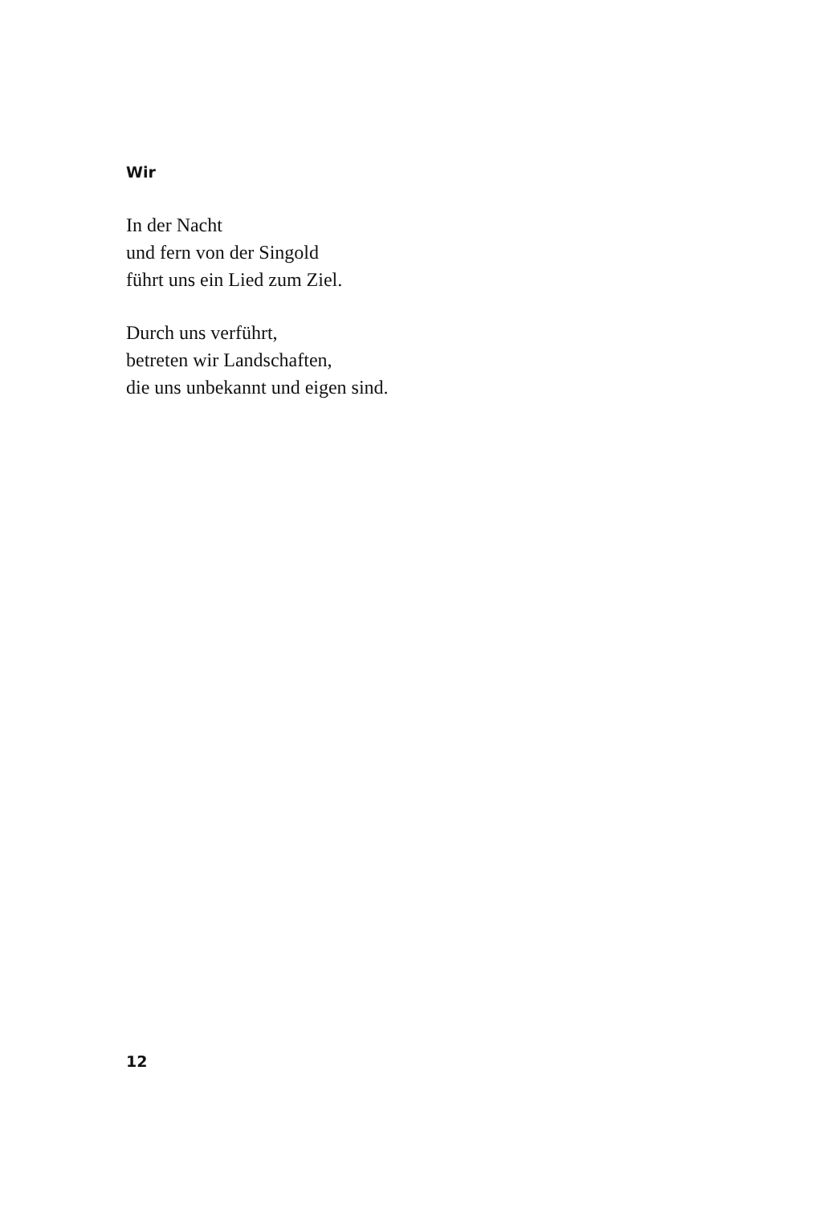Wir
In der Nacht
und fern von der Singold
führt uns ein Lied zum Ziel.
Durch uns verführt,
betreten wir Landschaften,
die uns unbekannt und eigen sind.
12